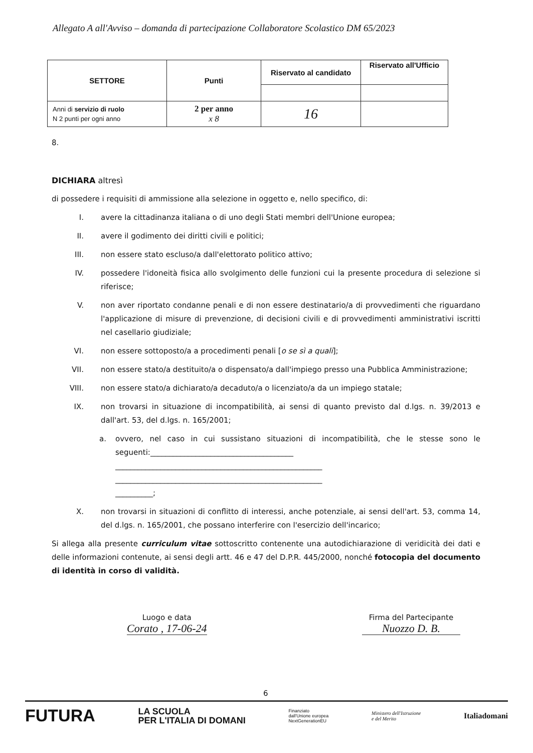Allegato A all'Avviso – domanda di partecipazione Collaboratore Scolastico DM 65/2023
| SETTORE | Punti | Riservato al candidato | Riservato all'Ufficio |
| --- | --- | --- | --- |
| Anni di servizio di ruolo N 2 punti per ogni anno | 2 per anno x 8 | 16 | |
8.
DICHIARA altresì
di possedere i requisiti di ammissione alla selezione in oggetto e, nello specifico, di:
I. avere la cittadinanza italiana o di uno degli Stati membri dell'Unione europea;
II. avere il godimento dei diritti civili e politici;
III. non essere stato escluso/a dall'elettorato politico attivo;
IV. possedere l'idoneità fisica allo svolgimento delle funzioni cui la presente procedura di selezione si riferisce;
V. non aver riportato condanne penali e di non essere destinatario/a di provvedimenti che riguardano l'applicazione di misure di prevenzione, di decisioni civili e di provvedimenti amministrativi iscritti nel casellario giudiziale;
VI. non essere sottoposto/a a procedimenti penali [o se sì a quali];
VII. non essere stato/a destituito/a o dispensato/a dall'impiego presso una Pubblica Amministrazione;
VIII. non essere stato/a dichiarato/a decaduto/a o licenziato/a da un impiego statale;
IX. non trovarsi in situazione di incompatibilità, ai sensi di quanto previsto dal d.lgs. n. 39/2013 e dall'art. 53, del d.lgs. n. 165/2001;
a. ovvero, nel caso in cui sussistano situazioni di incompatibilità, che le stesse sono le seguenti:______________________________________
_______________________________________________________
_______________________________________________________
__________;
X. non trovarsi in situazioni di conflitto di interessi, anche potenziale, ai sensi dell'art. 53, comma 14, del d.lgs. n. 165/2001, che possano interferire con l'esercizio dell'incarico;
Si allega alla presente curriculum vitae sottoscritto contenente una autodichiarazione di veridicità dei dati e delle informazioni contenute, ai sensi degli artt. 46 e 47 del D.P.R. 445/2000, nonché fotocopia del documento di identità in corso di validità.
Luogo e data
Corato , 17-06-24
Firma del Partecipante
Nuozzo D. B.
6
FUTURA LA SCUOLA
PER L'ITALIA DI DOMANI Finanziato
dall'Unione europea
NextGenerationEU Ministero dell'Istruzione
e del Merito Italiadomani